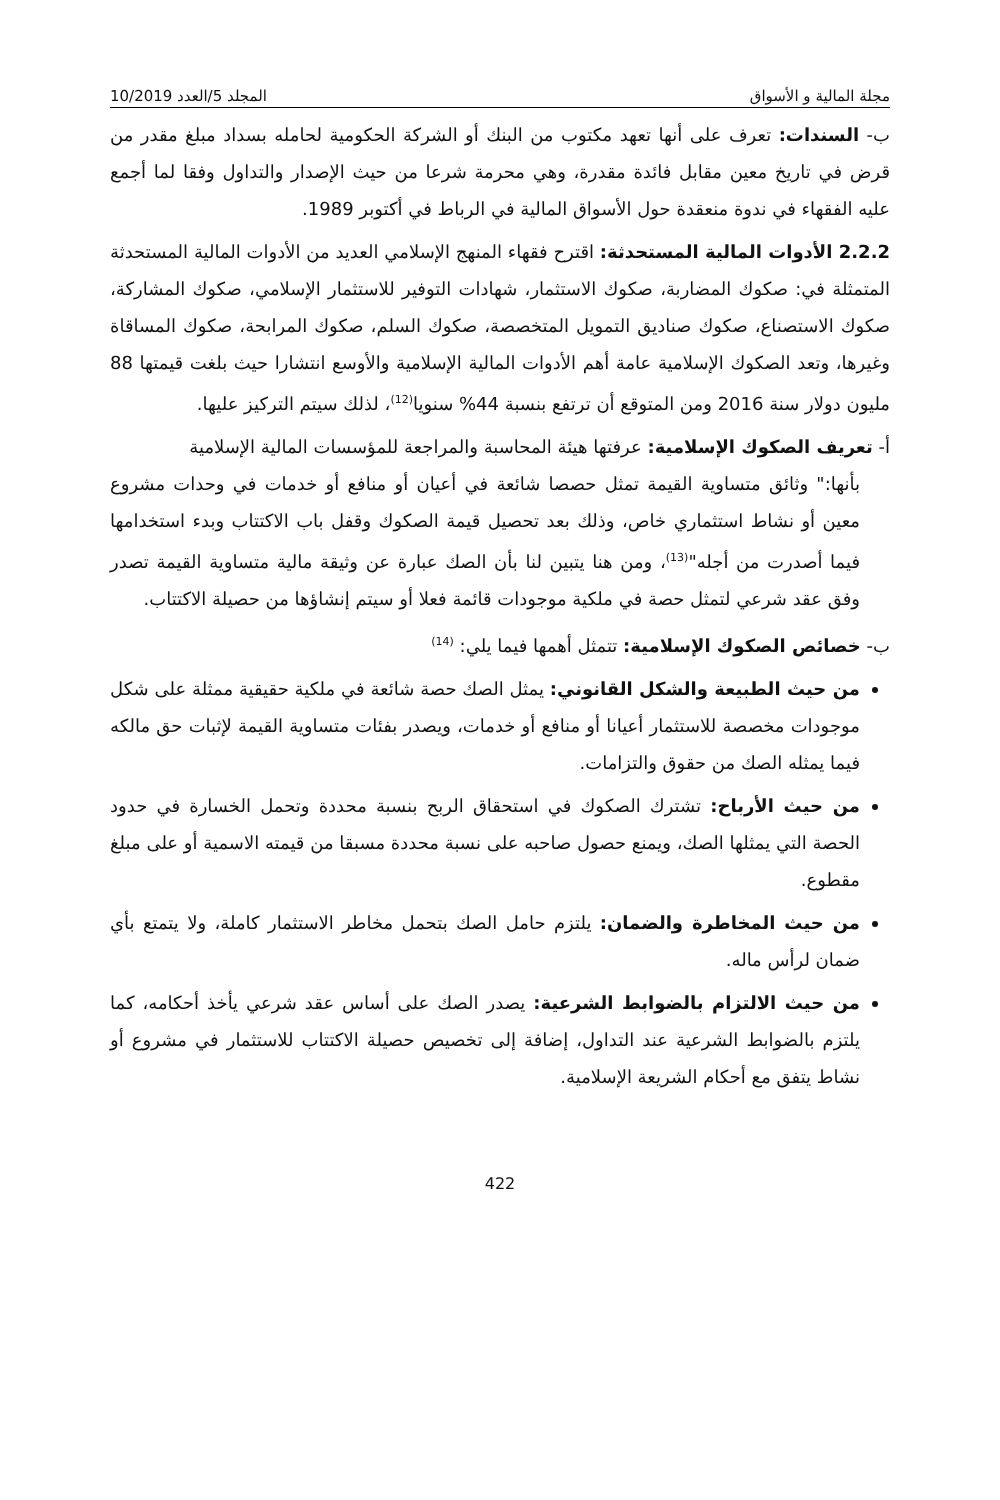مجلة المالية و الأسواق المجلد 5/العدد 10/2019
ب- السندات: تعرف على أنها تعهد مكتوب من البنك أو الشركة الحكومية لحامله بسداد مبلغ مقدر من قرض في تاريخ معين مقابل فائدة مقدرة، وهي محرمة شرعا من حيث الإصدار والتداول وفقا لما أجمع عليه الفقهاء في ندوة منعقدة حول الأسواق المالية في الرباط في أكتوبر 1989.
2.2.2 الأدوات المالية المستحدثة: اقترح فقهاء المنهج الإسلامي العديد من الأدوات المالية المستحدثة المتمثلة في: صكوك المضاربة، صكوك الاستثمار، شهادات التوفير للاستثمار الإسلامي، صكوك المشاركة، صكوك الاستصناع، صكوك صناديق التمويل المتخصصة، صكوك السلم، صكوك المرابحة، صكوك المساقاة وغيرها، وتعد الصكوك الإسلامية عامة أهم الأدوات المالية الإسلامية والأوسع انتشارا حيث بلغت قيمتها 88 مليون دولار سنة 2016 ومن المتوقع أن ترتفع بنسبة 44% سنويا<sup>(12)</sup>، لذلك سيتم التركيز عليها.
أ- تعريف الصكوك الإسلامية: عرفتها هيئة المحاسبة والمراجعة للمؤسسات المالية الإسلامية
بأنها:" وثائق متساوية القيمة تمثل حصصا شائعة في أعيان أو منافع أو خدمات في وحدات مشروع معين أو نشاط استثماري خاص، وذلك بعد تحصيل قيمة الصكوك وقفل باب الاكتتاب وبدء استخدامها فيما أصدرت من أجله"<sup>(13)</sup>، ومن هنا يتبين لنا بأن الصك عبارة عن وثيقة مالية متساوية القيمة تصدر وفق عقد شرعي لتمثل حصة في ملكية موجودات قائمة فعلا أو سيتم إنشاؤها من حصيلة الاكتتاب.
ب- خصائص الصكوك الإسلامية: تتمثل أهمها فيما يلي: <sup>(14)</sup>
من حيث الطبيعة والشكل القانوني: يمثل الصك حصة شائعة في ملكية حقيقية ممثلة على شكل موجودات مخصصة للاستثمار أعيانا أو منافع أو خدمات، ويصدر بفئات متساوية القيمة لإثبات حق مالكه فيما يمثله الصك من حقوق والتزامات.
من حيث الأرباح: تشترك الصكوك في استحقاق الربح بنسبة محددة وتحمل الخسارة في حدود الحصة التي يمثلها الصك، ويمنع حصول صاحبه على نسبة محددة مسبقا من قيمته الاسمية أو على مبلغ مقطوع.
من حيث المخاطرة والضمان: يلتزم حامل الصك بتحمل مخاطر الاستثمار كاملة، ولا يتمتع بأي ضمان لرأس ماله.
من حيث الالتزام بالضوابط الشرعية: يصدر الصك على أساس عقد شرعي يأخذ أحكامه، كما يلتزم بالضوابط الشرعية عند التداول، إضافة إلى تخصيص حصيلة الاكتتاب للاستثمار في مشروع أو نشاط يتفق مع أحكام الشريعة الإسلامية.
422